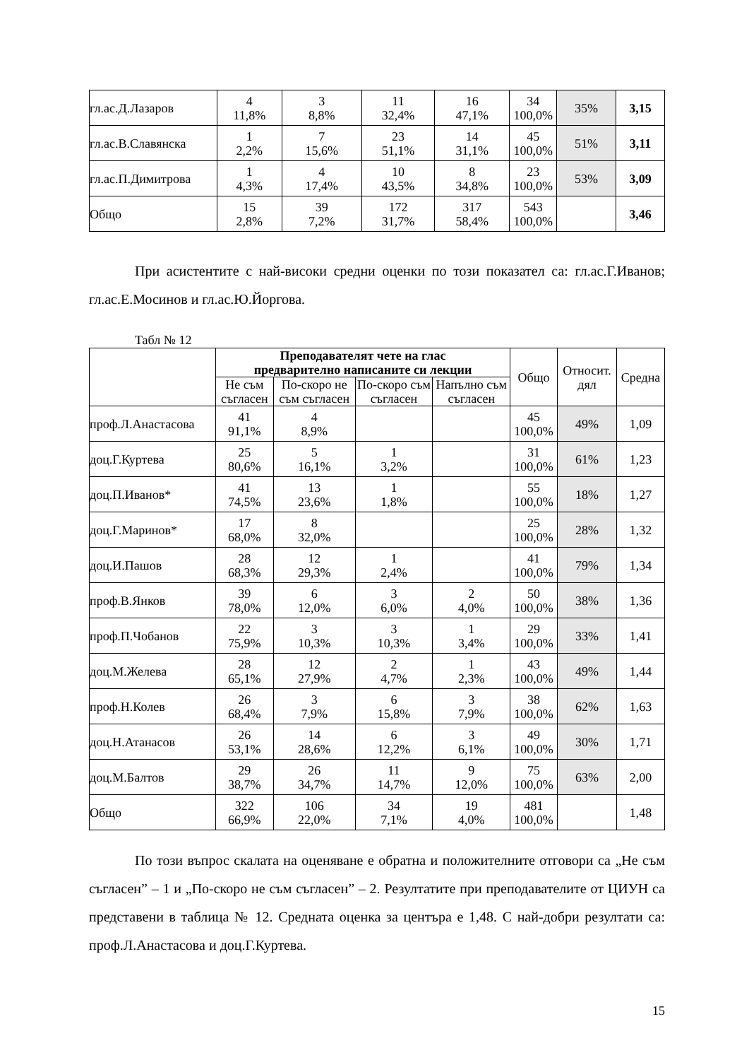| гл.ас.Д.Лазаров | 4 11,8% | 3 8,8% | 11 32,4% | 16 47,1% | 34 100,0% | 35% | 3,15 |
| гл.ас.В.Славянска | 1 2,2% | 7 15,6% | 23 51,1% | 14 31,1% | 45 100,0% | 51% | 3,11 |
| гл.ас.П.Димитрова | 1 4,3% | 4 17,4% | 10 43,5% | 8 34,8% | 23 100,0% | 53% | 3,09 |
| Общо | 15 2,8% | 39 7,2% | 172 31,7% | 317 58,4% | 543 100,0% | | 3,46 |
При асистентите с най-високи средни оценки по този показател са: гл.ас.Г.Иванов; гл.ас.Е.Мосинов и гл.ас.Ю.Йоргова.
Табл № 12
| | Преподавателят чете на глас предварително написаните си лекции | | | | Общо | Относит. дял | Средна |
| --- | --- | --- | --- | --- | --- | --- | --- |
| | Не съм съгласен | По-скоро не съм съгласен | По-скоро съм съгласен | Напълно съм съгласен | | | |
| проф.Л.Анастасова | 41 91,1% | 4 8,9% | | | 45 100,0% | 49% | 1,09 |
| доц.Г.Куртева | 25 80,6% | 5 16,1% | 1 3,2% | | 31 100,0% | 61% | 1,23 |
| доц.П.Иванов* | 41 74,5% | 13 23,6% | 1 1,8% | | 55 100,0% | 18% | 1,27 |
| доц.Г.Маринов* | 17 68,0% | 8 32,0% | | | 25 100,0% | 28% | 1,32 |
| доц.И.Пашов | 28 68,3% | 12 29,3% | 1 2,4% | | 41 100,0% | 79% | 1,34 |
| проф.В.Янков | 39 78,0% | 6 12,0% | 3 6,0% | 2 4,0% | 50 100,0% | 38% | 1,36 |
| проф.П.Чобанов | 22 75,9% | 3 10,3% | 3 10,3% | 1 3,4% | 29 100,0% | 33% | 1,41 |
| доц.М.Желева | 28 65,1% | 12 27,9% | 2 4,7% | 1 2,3% | 43 100,0% | 49% | 1,44 |
| проф.Н.Колев | 26 68,4% | 3 7,9% | 6 15,8% | 3 7,9% | 38 100,0% | 62% | 1,63 |
| доц.Н.Атанасов | 26 53,1% | 14 28,6% | 6 12,2% | 3 6,1% | 49 100,0% | 30% | 1,71 |
| доц.М.Балтов | 29 38,7% | 26 34,7% | 11 14,7% | 9 12,0% | 75 100,0% | 63% | 2,00 |
| Общо | 322 66,9% | 106 22,0% | 34 7,1% | 19 4,0% | 481 100,0% | | 1,48 |
По този въпрос скалата на оценяване е обратна и положителните отговори са „Не съм съгласен” – 1 и „По-скоро не съм съгласен” – 2. Резултатите при преподавателите от ЦИУН са представени в таблица № 12. Средната оценка за центъра е 1,48. С най-добри резултати са: проф.Л.Анастасова и доц.Г.Куртева.
15